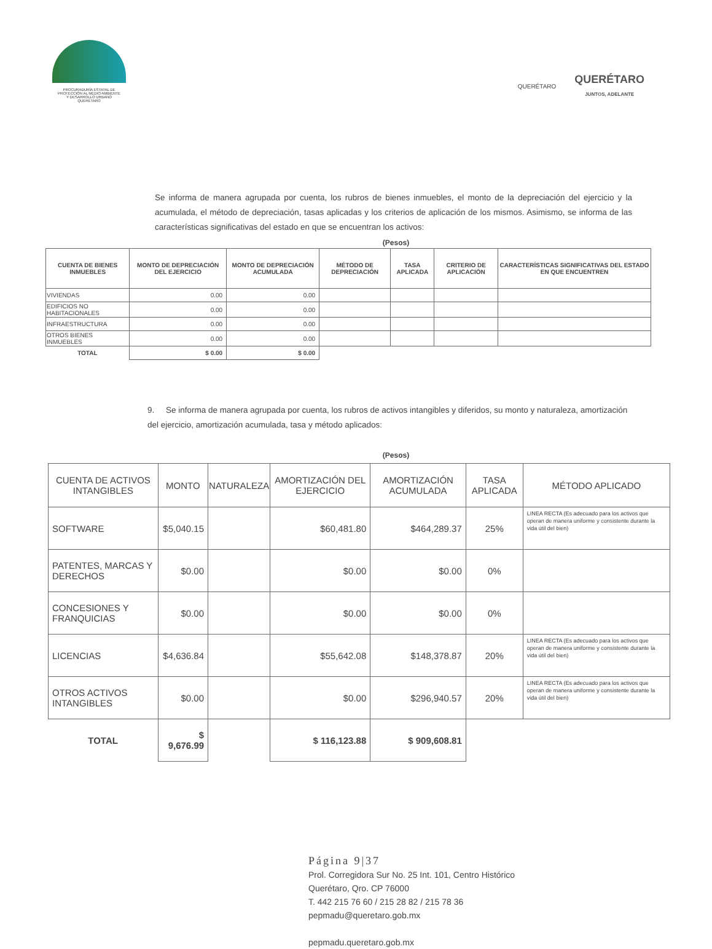PROCURADURÍA ESTATAL DE
PROTECCIÓN AL MEDIO AMBIENTE
Y DESARROLLO URBANO
QUERÉTARO
QUERÉTARO
QUERÉTARO
JUNTOS, ADELANTE
Se informa de manera agrupada por cuenta, los rubros de bienes inmuebles, el monto de la depreciación del ejercicio y la acumulada, el método de depreciación, tasas aplicadas y los criterios de aplicación de los mismos. Asimismo, se informa de las características significativas del estado en que se encuentran los activos:
(Pesos)
| CUENTA DE BIENES INMUEBLES | MONTO DE DEPRECIACIÓN DEL EJERCICIO | MONTO DE DEPRECIACIÓN ACUMULADA | MÉTODO DE DEPRECIACIÓN | TASA APLICADA | CRITERIO DE APLICACIÓN | CARACTERÍSTICAS SIGNIFICATIVAS DEL ESTADO EN QUE ENCUENTREN |
| --- | --- | --- | --- | --- | --- | --- |
| VIVIENDAS | 0.00 | 0.00 | | | | |
| EDIFICIOS NO HABITACIONALES | 0.00 | 0.00 | | | | |
| INFRAESTRUCTURA | 0.00 | 0.00 | | | | |
| OTROS BIENES INMUEBLES | 0.00 | 0.00 | | | | |
| TOTAL | $ 0.00 | $ 0.00 | | | | |
9. Se informa de manera agrupada por cuenta, los rubros de activos intangibles y diferidos, su monto y naturaleza, amortización del ejercicio, amortización acumulada, tasa y método aplicados:
(Pesos)
| CUENTA DE ACTIVOS INTANGIBLES | MONTO | NATURALEZA | AMORTIZACIÓN DEL EJERCICIO | AMORTIZACIÓN ACUMULADA | TASA APLICADA | MÉTODO APLICADO |
| --- | --- | --- | --- | --- | --- | --- |
| SOFTWARE | $5,040.15 | | $60,481.80 | $464,289.37 | 25% | LINEA RECTA (Es adecuado para los activos que operan de manera uniforme y consistente durante la vida útil del bien) |
| PATENTES, MARCAS Y DERECHOS | $0.00 | | $0.00 | $0.00 | 0% | |
| CONCESIONES Y FRANQUICIAS | $0.00 | | $0.00 | $0.00 | 0% | |
| LICENCIAS | $4,636.84 | | $55,642.08 | $148,378.87 | 20% | LINEA RECTA (Es adecuado para los activos que operan de manera uniforme y consistente durante la vida útil del bien) |
| OTROS ACTIVOS INTANGIBLES | $0.00 | | $0.00 | $296,940.57 | 20% | LINEA RECTA (Es adecuado para los activos que operan de manera uniforme y consistente durante la vida útil del bien) |
| TOTAL | $ 9,676.99 | | $ 116,123.88 | $ 909,608.81 | | |
Página 9|37
Prol. Corregidora Sur No. 25 Int. 101, Centro Histórico
Querétaro, Qro. CP 76000
T. 442 215 76 60 / 215 28 82 / 215 78 36
pepmadu@queretaro.gob.mx
pepmadu.queretaro.gob.mx